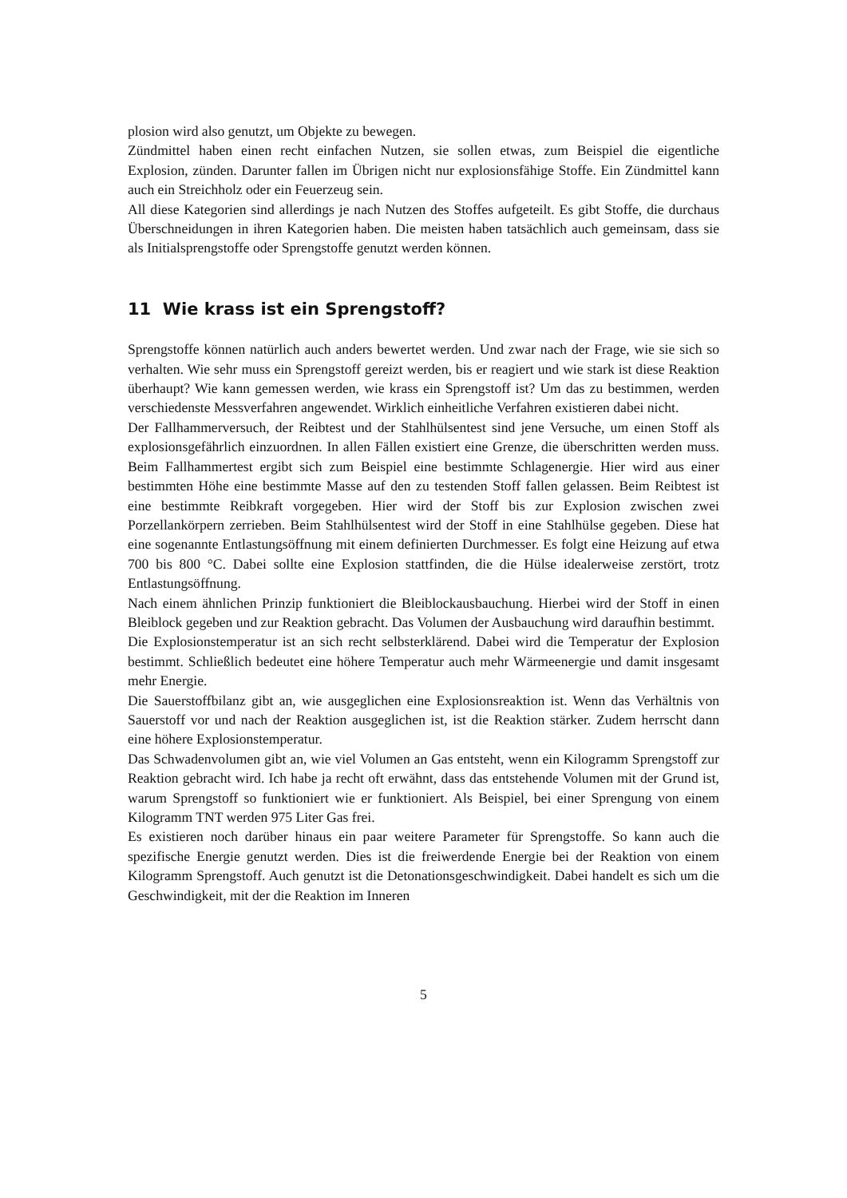plosion wird also genutzt, um Objekte zu bewegen.
Zündmittel haben einen recht einfachen Nutzen, sie sollen etwas, zum Beispiel die eigentliche Explosion, zünden. Darunter fallen im Übrigen nicht nur explosionsfähige Stoffe. Ein Zündmittel kann auch ein Streichholz oder ein Feuerzeug sein.
All diese Kategorien sind allerdings je nach Nutzen des Stoffes aufgeteilt. Es gibt Stoffe, die durchaus Überschneidungen in ihren Kategorien haben. Die meisten haben tatsächlich auch gemeinsam, dass sie als Initialsprengstoffe oder Sprengstoffe genutzt werden können.
11 Wie krass ist ein Sprengstoff?
Sprengstoffe können natürlich auch anders bewertet werden. Und zwar nach der Frage, wie sie sich so verhalten. Wie sehr muss ein Sprengstoff gereizt werden, bis er reagiert und wie stark ist diese Reaktion überhaupt? Wie kann gemessen werden, wie krass ein Sprengstoff ist? Um das zu bestimmen, werden verschiedenste Messverfahren angewendet. Wirklich einheitliche Verfahren existieren dabei nicht.
Der Fallhammerversuch, der Reibtest und der Stahlhülsentest sind jene Versuche, um einen Stoff als explosionsgefährlich einzuordnen. In allen Fällen existiert eine Grenze, die überschritten werden muss. Beim Fallhammertest ergibt sich zum Beispiel eine bestimmte Schlagenergie. Hier wird aus einer bestimmten Höhe eine bestimmte Masse auf den zu testenden Stoff fallen gelassen. Beim Reibtest ist eine bestimmte Reibkraft vorgegeben. Hier wird der Stoff bis zur Explosion zwischen zwei Porzellankörpern zerrieben. Beim Stahlhülsentest wird der Stoff in eine Stahlhülse gegeben. Diese hat eine sogenannte Entlastungsöffnung mit einem definierten Durchmesser. Es folgt eine Heizung auf etwa 700 bis 800 °C. Dabei sollte eine Explosion stattfinden, die die Hülse idealerweise zerstört, trotz Entlastungsöffnung.
Nach einem ähnlichen Prinzip funktioniert die Bleiblockausbauchung. Hierbei wird der Stoff in einen Bleiblock gegeben und zur Reaktion gebracht. Das Volumen der Ausbauchung wird daraufhin bestimmt.
Die Explosionstemperatur ist an sich recht selbsterklärend. Dabei wird die Temperatur der Explosion bestimmt. Schließlich bedeutet eine höhere Temperatur auch mehr Wärmeenergie und damit insgesamt mehr Energie.
Die Sauerstoffbilanz gibt an, wie ausgeglichen eine Explosionsreaktion ist. Wenn das Verhältnis von Sauerstoff vor und nach der Reaktion ausgeglichen ist, ist die Reaktion stärker. Zudem herrscht dann eine höhere Explosionstemperatur.
Das Schwadenvolumen gibt an, wie viel Volumen an Gas entsteht, wenn ein Kilogramm Sprengstoff zur Reaktion gebracht wird. Ich habe ja recht oft erwähnt, dass das entstehende Volumen mit der Grund ist, warum Sprengstoff so funktioniert wie er funktioniert. Als Beispiel, bei einer Sprengung von einem Kilogramm TNT werden 975 Liter Gas frei.
Es existieren noch darüber hinaus ein paar weitere Parameter für Sprengstoffe. So kann auch die spezifische Energie genutzt werden. Dies ist die freiwerdende Energie bei der Reaktion von einem Kilogramm Sprengstoff. Auch genutzt ist die Detonationsgeschwindigkeit. Dabei handelt es sich um die Geschwindigkeit, mit der die Reaktion im Inneren
5